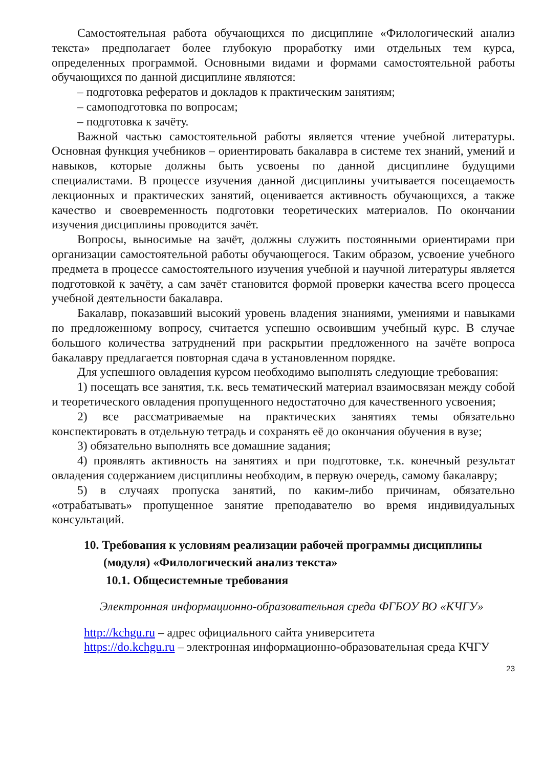Самостоятельная работа обучающихся по дисциплине «Филологический анализ текста» предполагает более глубокую проработку ими отдельных тем курса, определенных программой. Основными видами и формами самостоятельной работы обучающихся по данной дисциплине являются:
– подготовка рефератов и докладов к практическим занятиям;
– самоподготовка по вопросам;
– подготовка к зачёту.
Важной частью самостоятельной работы является чтение учебной литературы. Основная функция учебников – ориентировать бакалавра в системе тех знаний, умений и навыков, которые должны быть усвоены по данной дисциплине будущими специалистами. В процессе изучения данной дисциплины учитывается посещаемость лекционных и практических занятий, оценивается активность обучающихся, а также качество и своевременность подготовки теоретических материалов. По окончании изучения дисциплины проводится зачёт.
Вопросы, выносимые на зачёт, должны служить постоянными ориентирами при организации самостоятельной работы обучающегося. Таким образом, усвоение учебного предмета в процессе самостоятельного изучения учебной и научной литературы является подготовкой к зачёту, а сам зачёт становится формой проверки качества всего процесса учебной деятельности бакалавра.
Бакалавр, показавший высокий уровень владения знаниями, умениями и навыками по предложенному вопросу, считается успешно освоившим учебный курс. В случае большого количества затруднений при раскрытии предложенного на зачёте вопроса бакалавру предлагается повторная сдача в установленном порядке.
Для успешного овладения курсом необходимо выполнять следующие требования:
1) посещать все занятия, т.к. весь тематический материал взаимосвязан между собой и теоретического овладения пропущенного недостаточно для качественного усвоения;
2) все рассматриваемые на практических занятиях темы обязательно конспектировать в отдельную тетрадь и сохранять её до окончания обучения в вузе;
3) обязательно выполнять все домашние задания;
4) проявлять активность на занятиях и при подготовке, т.к. конечный результат овладения содержанием дисциплины необходим, в первую очередь, самому бакалавру;
5) в случаях пропуска занятий, по каким-либо причинам, обязательно «отрабатывать» пропущенное занятие преподавателю во время индивидуальных консультаций.
10. Требования к условиям реализации рабочей программы дисциплины (модуля) «Филологический анализ текста»
10.1. Общесистемные требования
Электронная информационно-образовательная среда ФГБОУ ВО «КЧГУ»
http://kchgu.ru – адрес официального сайта университета
https://do.kchgu.ru – электронная информационно-образовательная среда КЧГУ
23